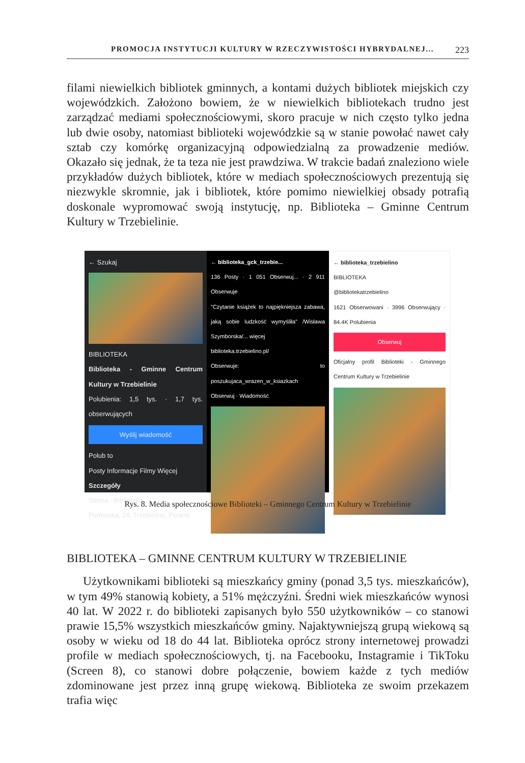PROMOCJA INSTYTUCJI KULTURY W RZECZYWISTOŚCI HYBRYDALNEJ... 223
filami niewielkich bibliotek gminnych, a kontami dużych bibliotek miejskich czy wojewódzkich. Założono bowiem, że w niewielkich bibliotekach trudno jest zarządzać mediami społecznościowymi, skoro pracuje w nich często tylko jedna lub dwie osoby, natomiast biblioteki wojewódzkie są w stanie powołać nawet cały sztab czy komórkę organizacyjną odpowiedzialną za prowadzenie mediów. Okazało się jednak, że ta teza nie jest prawdziwa. W trakcie badań znaleziono wiele przykładów dużych bibliotek, które w mediach społecznościowych prezentują się niezwykle skromnie, jak i bibliotek, które pomimo niewielkiej obsady potrafią doskonale wypromować swoją instytucję, np. Biblioteka – Gminne Centrum Kultury w Trzebielinie.
← Szukaj
BIBLIOTEKA
Biblioteka - Gminne Centrum Kultury w Trzebielinie
Polubienia: 1,5 tys. · 1,7 tys. obserwujących
Wyślij wiadomość
Polub to
Posty Informacje Filmy Więcej
Szczegóły
Strona · Biblioteka
Pomorska, 24, Trzebielino, Poland
← biblioteka_gck_trzebie...
136 Posty · 1 051 Obserwuj... · 2 911 Obserwuje
"Czytanie książek to najpiękniejsza zabawa, jaką sobie ludzkość wymyśliła" /Wisława Szymborska/... więcej
biblioteka.trzebielino.pl/
Obserwuje: to poszukujaca_wrazen_w_ksiazkach
Obserwuj · Wiadomość
← biblioteka_trzebielino
BIBLIOTEKA
@bibliotekatrzebielino
1621 Obserwowani · 3996 Obserwujący · 84.4K Polubienia
Obserwuj
Oficjalny profil Biblioteki - Gminnego Centrum Kultury w Trzebielinie
Rys. 8. Media społecznościowe Biblioteki – Gminnego Centrum Kultury w Trzebielinie
BIBLIOTEKA – GMINNE CENTRUM KULTURY W TRZEBIELINIE
Użytkownikami biblioteki są mieszkańcy gminy (ponad 3,5 tys. mieszkańców), w tym 49% stanowią kobiety, a 51% mężczyźni. Średni wiek mieszkańców wynosi 40 lat. W 2022 r. do biblioteki zapisanych było 550 użytkowników – co stanowi prawie 15,5% wszystkich mieszkańców gminy. Najaktywniejszą grupą wiekową są osoby w wieku od 18 do 44 lat. Biblioteka oprócz strony internetowej prowadzi profile w mediach społecznościowych, tj. na Facebooku, Instagramie i TikToku (Screen 8), co stanowi dobre połączenie, bowiem każde z tych mediów zdominowane jest przez inną grupę wiekową. Biblioteka ze swoim przekazem trafia więc